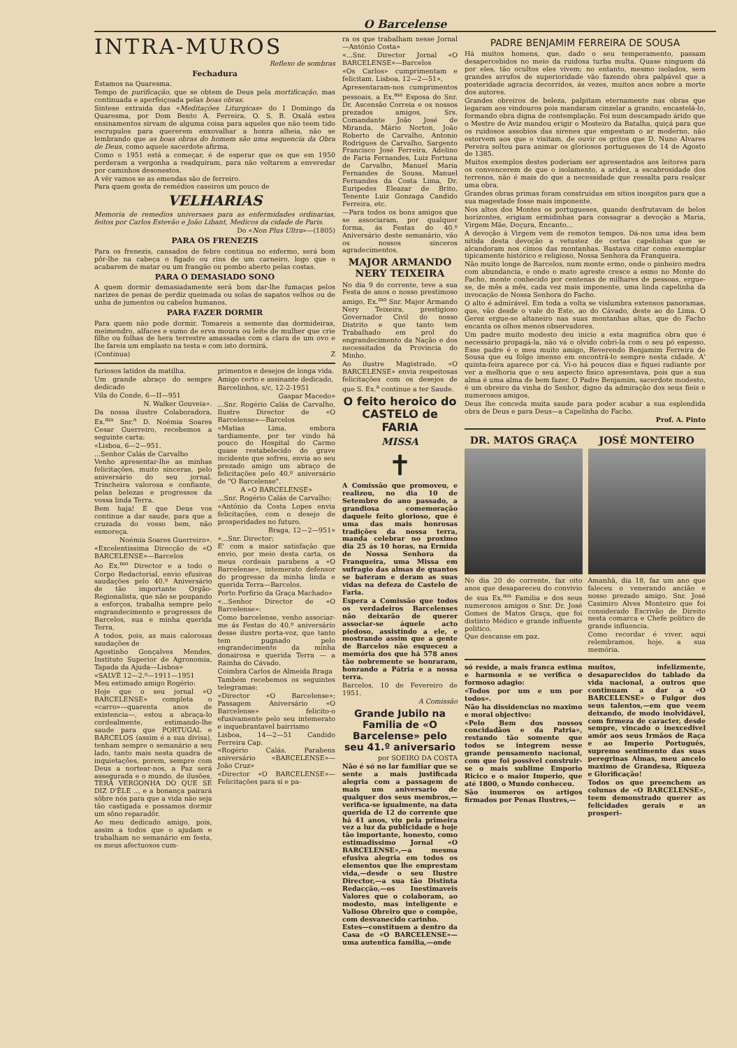O Barcelense
INTRA-MUROS
Reflexo de sombras
Fechadura
Estamos na Quaresma.
Tempo de purificação, que se obtem de Deus pela mortificação, mas continuada e aperfeiçoada pelas boas obras.
Sintese extraida das «Meditações Liturgicas» do I Domingo da Quaresma, por Dom Bento A. Ferreira, O. S. B. Oxalá estes ensinamentos sirvam de alguma coisa para aqueles que não teem tido escrupulos para quererem enxovalhar a honra alheia, não se lembrando que as boas obras do homem são uma sequencia da Obra de Deus, como aquele sacerdote afirma.
Como o 1951 está a começar, é de esperar que os que em 1950 perderam a vergonha a readquiram, para não voltarem a enveredar por caminhos desonestos.
A vêr vamos se as emendas são de ferreiro.
Para quem gosta de remédios caseiros um pouco de
VELHARIAS
Memoria de remedios universaes para as enfermidades ordinarias, feitos por Carlos Estevão e João Libant, Medicos da cidade de Paris.
Do «Non Plus Ultra»—(1805)
PARA OS FRENEZIS
Para os frenezis, cansados de febre continua no enfermo, será bom pôr-lhe na cabeça o figado ou rins de um carneiro, logo que o acabarem de matar ou um frangão ou pombo aberto pelas costas.
PARA O DEMASIADO SONO
A quem dormir demasiadamente será bom dar-lhe fumaças pelos narizes de penas de perdiz queimada ou solas de sapatos velhos ou de unha de jumentos ou cabelos humanos.
PARA FAZER DORMIR
Para quem não pode dormir. Tomareis a semente das dormideiras, meimendro, alfaces e sumo de erva moura ou leite de mulher que crie filho ou folhas de hera terrestre amassadas com a clara de um ovo e lhe fareis um emplasto na testa e com isto dormirá.
(Continua) Z
furiosos latidos da matilha.
Um grande abraço do sempre dedicado
Vila do Conde, 6—II—951
N. Walker Gouveia».
Da nossa ilustre Colaboradora, Ex.<sup>ma</sup> Snr.<sup>a</sup> D. Noémia Soares Cesar Guerreiro, recebemos a seguinte carta:
«Lisboa, 6—2—951.
...Senhor Calás de Carvalho
Venho apresentar-lhe as minhas felicitações, muito sinceras, pelo aniversário do seu jornal. Trincheira valorosa e confiante, pelas belezas e progressos da vossa linda Terra.
Bem haja! E que Deus vos continue a dar saude, para que a cruzada do vosso bem, não esmoreça.
Noémia Soares Guerreiro».
«Excelentissima Direcção de «O BARCELENSE»—Barcelos
Ao Ex.<sup>mo</sup> Director e a todo o Corpo Redactorial, envio efusivas saudações pelo 40.º Aniversário de tão importante Orgão-Regionalista, que não se poupando a esforços, trabalha sempre pelo engrandecimento e progressos de Barcelos, sua e minha querida Terra.
A todos, pois, as mais calorosas saudações de
Agostinho Gonçalves Mendes, Instituto Superior de Agronomia, Tapada da Ajuda—Lisboa»
«SALVÉ 12—2.º—1911—1951
Meu estimado amigo Rogério:
Hoje que o seu jornal «O BARCELENSE» completa o «carro»—quarenta anos de existencia—, estou a abraça-lo cordealmente, estimando-lhe saude para que PORTUGAL e BARCELOS (assim é a sua divisa), tenham sempre o semanário a seu lado, tanto mais nesta quadra de inquietações, porem, sempre com Deus a nortear-nos, a Paz será assegurada e o mundo, de ilusões, TERÁ VERGONHA DO QUE SE DIZ D'ÊLE ... e a bonança pairará sôbre nós para que a vida não seja tão castigada e possamos dormir um sôno reparadôr.
Ao meu dedicado amigo, pois, assim a todos que o ajudam e trabalham no semanário em festa, os meus afectuosos cum-
primentos e desejos de longa vida.
Amigo certo e assinante dedicado,
Barcelinhos, s/c, 12-2-1951
Gaspar Macedo»
...Snr. Rogério Calás de Carvalho, Ilustre Director de «O Barcelense»—Barcelos
«Matias Lima, embora tardiamente, por ter vindo há pouco do Hospital do Carmo quase restabelecido do grave incidente que sofreu, envia ao seu prezado amigo um abraço de felicitações pelo 40.º aniversário de "O Barcelense".
A «O BARCELENSE»
...Snr. Rogério Calás de Carvalho:
«António da Costa Lopes envia felicitações, com o desejo de prosperidades no futuro.
Braga, 12—2—951»
«...Snr. Director:
E' com a maior satisfação que envio, por meio desta carta, os meus cordeais parabens a «O Barcelense», intemerato defensor do progresso da minha linda e querida Terra—Barcelos.
Porto Porfirio da Graça Machado»
«...Senhor Director de «O Barcelense»:
Como barcelense, venho associar-me ás Festas do 40.º aniversário desse ilustre porta-voz, que tanto tem pugnado pelo engrandecimento da minha donairosa e querida Terra — a Rainha do Cávado.
Coimbra Carlos de Almeida Braga
Também recebemos os seguintes telegramas:
«Director «O Barcelense»; Passagem Aniversário «O Barcelense» felicito-o efusivamente pelo seu intemerato e inquebrantavel bairrismo
Lisboa, 14—2—51 Candido Ferreira Cap.
«Rogério Calás. Parabens aniversário «BARCELENSE»—João Cruz»
«Director «O BARCELENSE»—Felicitações para si e pa-
ra os que trabalham nesse Jornal—António Costa»
«...Snr. Director Jornal «O BARCELENSE»—Barcelos
«Os Carlos» cumprimentam e felicitam. Lisboa, 12—2—51».
Apresentaram-nos cumprimentos pessoais, a Ex.<sup>ma</sup> Esposa do Snr. Dr. Ascensão Correia e os nossos prezados amigos, Srs. Comandante João José de Miranda, Mário Norton, João Roberto de Carvalho, Antonio Rodrigues de Carvalho, Sargento Francisco José Ferreira, Adelino de Faria Fernandes, Luiz Fortuna de Carvalho, Manuel Maria Fernandes de Sousa, Manuel Fernandes da Costa Lima, Dr. Euripedes Eleazar de Brito, Tenente Luiz Gonzaga Candido Ferreira, etc.
—Para todos os bons amigos que se associaram, por qualquer forma, ás Festas do 40.º Aniversário deste semanário, vão os nossos sinceros agradecimentos.
MAJOR ARMANDO NERY TEIXEIRA
No dia 9 do corrente, teve a sua Festa de anos o nosso prestimoso amigo, Ex.<sup>mo</sup> Snr. Major Armando Nery Teixeira, prestigioso Governador Civil do nosso Distrito e que tanto tem Trabalhado em prol do engrandecimento da Nação e dos necessitados da Provincia do Minho.
Ao ilustre Magistrado, «O BARCELENSE» envia respeitosas felicitações com os desejos de que S. Ex.<sup>a</sup> continue a ter Saude.
O feito heroico do CASTELO de FARIA
MISSA
✝
A Comissão que promoveu, e realizou, no dia 10 de Setembro do ano passado, a grandiosa comemoração daquele feito glorioso, que é uma das mais honrosas tradições da nossa terra, manda celebrar no proximo dia 25 ás 10 horas, na Ermida de Nossa Senhora da Franqueira, uma Missa em sufragio das almas de quantos se bateram e deram as suas vidas na defeza do Castelo de Faria.
Espera a Comissão que todos os verdadeiros Barcelenses não deixarão de querer associar-se áquele acto piedoso, assistindo a ele, e mostrando assim que a gente de Barcelos não esqueceu a memória dos que há 578 anos tão nobremente se honraram, honrando a Pátria e a nossa terra.
Barcelos, 10 de Fevereiro de 1951.
A Comissão
Grande Jubilo na Familia de «O Barcelense» pelo seu 41.º aniversario
por SOEIRO DA COSTA
Não é só no lar familiar que se sente a mais justificada alegria com a passagem de mais um aniversario de qualquer dos seus membros,—verifica-se igualmente, na data querida de 12 do corrente que há 41 anos, viu pela primeira vez a luz da publicidade o hoje tão importante, honesto, como estimadissimo Jornal «O BARCELENSE»,—a mesma efusiva alegria em todos os elementos que lhe emprestam vida,—desde o seu Ilustre Director,—a sua tão Distinta Redacção,—os Inestimaveis Valores que o colaboram, ao modesto, mas inteligente e Valioso Obreiro que o compõe, com desvanecido carinho.
Estes—constituem a dentro da Casa de «O BARCELENSE»—uma autentica familia,—onde
PADRE BENJAMIM FERREIRA DE SOUSA
Há muitos homens, que, dado o seu temperamento, passam desapercebidos no meio da ruidosa turba multa. Quase ninguem dá por eles, tão ocultos eles vivem; no entanto, mesmo isolados, sem grandes arrufos de superioridade vão fazendo obra palpável que a posteridade agracia decorridos, ás vezes, muitos anos sobre a morte dos autores.
Grandes obreiros de beleza, palpitam eternamente nas obras que legaram aos vindouros pois mandaram cinzelar a granito, encastelá-lo, formando obra digna de contemplação. Foi num descampado árido que o Mestre de Aviz mandou erigir o Mosteiro da Batalha, quiçá para que os ruidosos assobios das sirenes que empestam o ar moderno, não estorvem aos que o visitam, de ouvir os gritos que D. Nuno Alvares Pereira soltou para animar os gloriosos portugueses de 14 de Agosto de 1385.
Muitos exemplos destes poderiam ser apresentados aos leitores para os convencerem de que o isolamento, a aridez, a escabrosidade dos terrenos, não é mais do que a necessidade que ressalta para realçar uma obra.
Grandes obras primas foram construidas em sitios inospitos para que a sua magestade fosse mais imponente.
Nos altos dos Montes os portugueses, quando desfrutavam de belos horizontes, erigiam ermidinhas para consagrar a devoção a Maria, Virgem Mãe, Doçura, Encanto...
A devoção á Virgem vem de remotos tempos. Dá-nos uma idea bem nitida desta devoção a vetustez de certas capelinhas que se alcandoram nos cimos das montanhas. Bastava citar como exemplar tipicamente histórico e religioso, Nossa Senhora da Franqueira.
Não muito longe de Barcelos, num monte ermo, onde o pinheiro medra com abundancia, e onde o mato agreste cresce a esmo no Monte do Facho, monte conhecido por centenas de milhares de pessoas, ergue-se, de mês a mês, cada vez mais imponente, uma linda capelinha da invocação de Nossa Senhora do Facho.
O alto é admirável. Em toda a volta se vislumbra extensos panoramas, que, vão desde o vale do Este, ao do Cávado, deste ao do Lima. O Gerez ergue-se altaneiro nas suas montanhas altas, que do Facho encanta os olhos menos observadores.
Um padre muito modesto deu inicio a esta magnifica obra que é necessário propagá-la, não vá o olvido cobri-la com o seu pó espesso. Esse padre é o meu muito amigo, Reverendo Benjamim Ferreira de Sousa que eu folgo imenso em encontrá-lo sempre nesta cidade. A' quinta-feira aparece por cá. Vi-o há poucos dias e fiquei radiante por ver a melhoria que o seu aspecto fisico apresentava, pois que a sua alma é uma alma de bem fazer. O Padre Benjamim, sacerdote modesto, é um obreiro da vinha do Senhor, digno da admiração dos seus fieis e numerosos amigos.
Deus lhe conceda muita saude para poder acabar a sua esplendida obra de Deus e para Deus—a Capelinha do Facho.
Prof. A. Pinto
DR. MATOS GRAÇA
No dia 20 do corrente, faz oito anos que desapareceu do convivio de sua Ex.<sup>ma</sup> Familia e dos seus numerosos amigos o Snr. Dr. José Gomes de Matos Graça, que foi distinto Médico e grande influente politico.
Que descanse em paz.
JOSÉ MONTEIRO
Amanhã, dia 18, faz um ano que faleceu o venerando ancião e nosso prezado amigo, Snr. José Casimiro Alves Monteiro que foi considerado Escrivão de Direito nesta comarca e Chefe politico de grande influencia.
Como recordar é viver, aqui relembramos, hoje, a sua memória.
só reside, a mais franca estima e harmonia e se verifica o formoso adagio:
«Todos por um e um por todos».
Não ha dissidencias no maximo e moral objectivo:
«Pelo Bem dos nossos concidadãos e da Patria», restando tão somente que todos se integrem nesse grande pensamento nacional, com que foi possivel construir-se o mais sublime Emporio Ricico e o maior Imperio, que até 1800, o Mundo conheceu.
São inumeros os artigos firmados por Penas Ilustres,—
muitos, infelizmente, desaparecidos do tablado da vida nacional, a outros que continuam a dar a «O BARCELENSE» o Fulgor dos seus talentos,—em que veem deixando, de modo inolvidável, com firmeza de caracter, desde sempre, vincado o inexcedivel amôr aos seus Irmãos de Raça e ao Imperio Português, supremo sentimento das suas peregrinas Almas, meu ancelo maximo de Grandesa, Riqueza e Glorificação!
Todos os que preenchem as colunas de «O BARCELENSE», teem demonstrado querer as felicidades gerais e as prosperi-